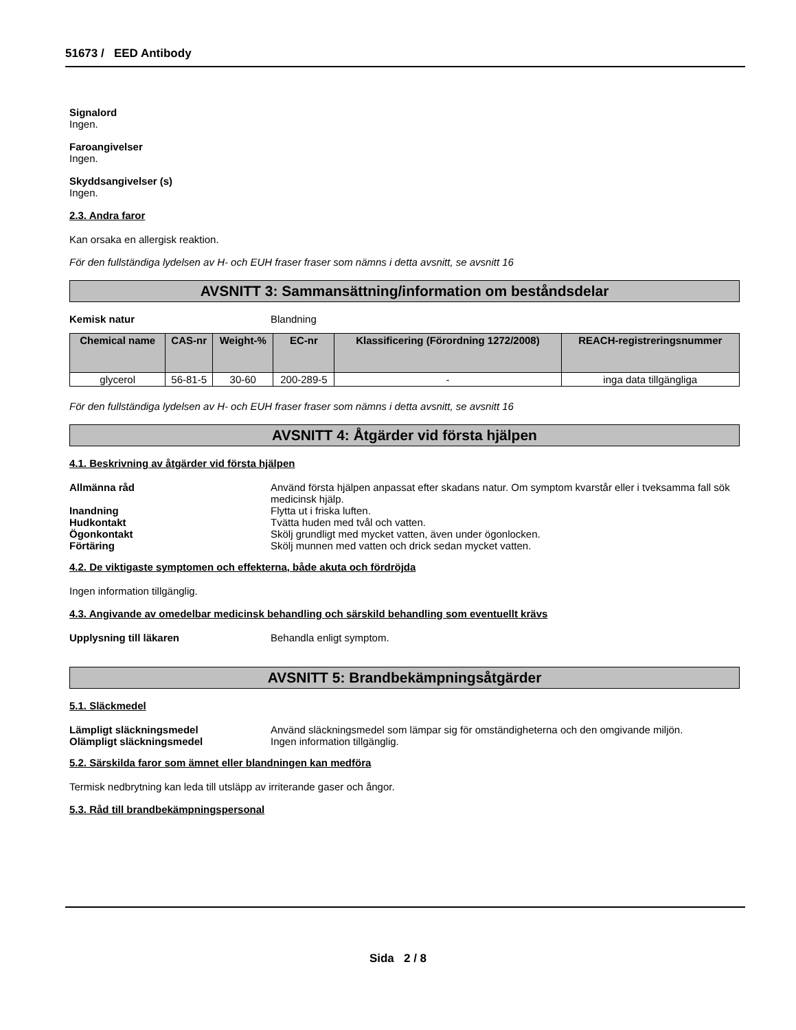51673 / EED Antibody
Signalord
Ingen.
Faroangivelser
Ingen.
Skyddsangivelser (s)
Ingen.
2.3. Andra faror
Kan orsaka en allergisk reaktion.
För den fullständiga lydelsen av H- och EUH fraser fraser som nämns i detta avsnitt, se avsnitt 16
AVSNITT 3: Sammansättning/information om beståndsdelar
Kemisk natur Blandning
| Chemical name | CAS-nr | Weight-% | EC-nr | Klassificering (Förordning 1272/2008) | REACH-registreringsnummer |
| --- | --- | --- | --- | --- | --- |
| glycerol | 56-81-5 | 30-60 | 200-289-5 | - | inga data tillgängliga |
För den fullständiga lydelsen av H- och EUH fraser fraser som nämns i detta avsnitt, se avsnitt 16
AVSNITT 4: Åtgärder vid första hjälpen
4.1. Beskrivning av åtgärder vid första hjälpen
Allmänna råd Använd första hjälpen anpassat efter skadans natur. Om symptom kvarstår eller i tveksamma fall sök medicinsk hjälp.
Inandning Flytta ut i friska luften.
Hudkontakt Tvätta huden med tvål och vatten.
Ögonkontakt Skölj grundligt med mycket vatten, även under ögonlocken.
Förtäring Skölj munnen med vatten och drick sedan mycket vatten.
4.2. De viktigaste symptomen och effekterna, både akuta och fördröjda
Ingen information tillgänglig.
4.3. Angivande av omedelbar medicinsk behandling och särskild behandling som eventuellt krävs
Upplysning till läkaren Behandla enligt symptom.
AVSNITT 5: Brandbekämpningsåtgärder
5.1. Släckmedel
Lämpligt släckningsmedel Använd släckningsmedel som lämpar sig för omständigheterna och den omgivande miljön.
Olämpligt släckningsmedel Ingen information tillgänglig.
5.2. Särskilda faror som ämnet eller blandningen kan medföra
Termisk nedbrytning kan leda till utsläpp av irriterande gaser och ångor.
5.3. Råd till brandbekämpningspersonal
Sida 2 / 8